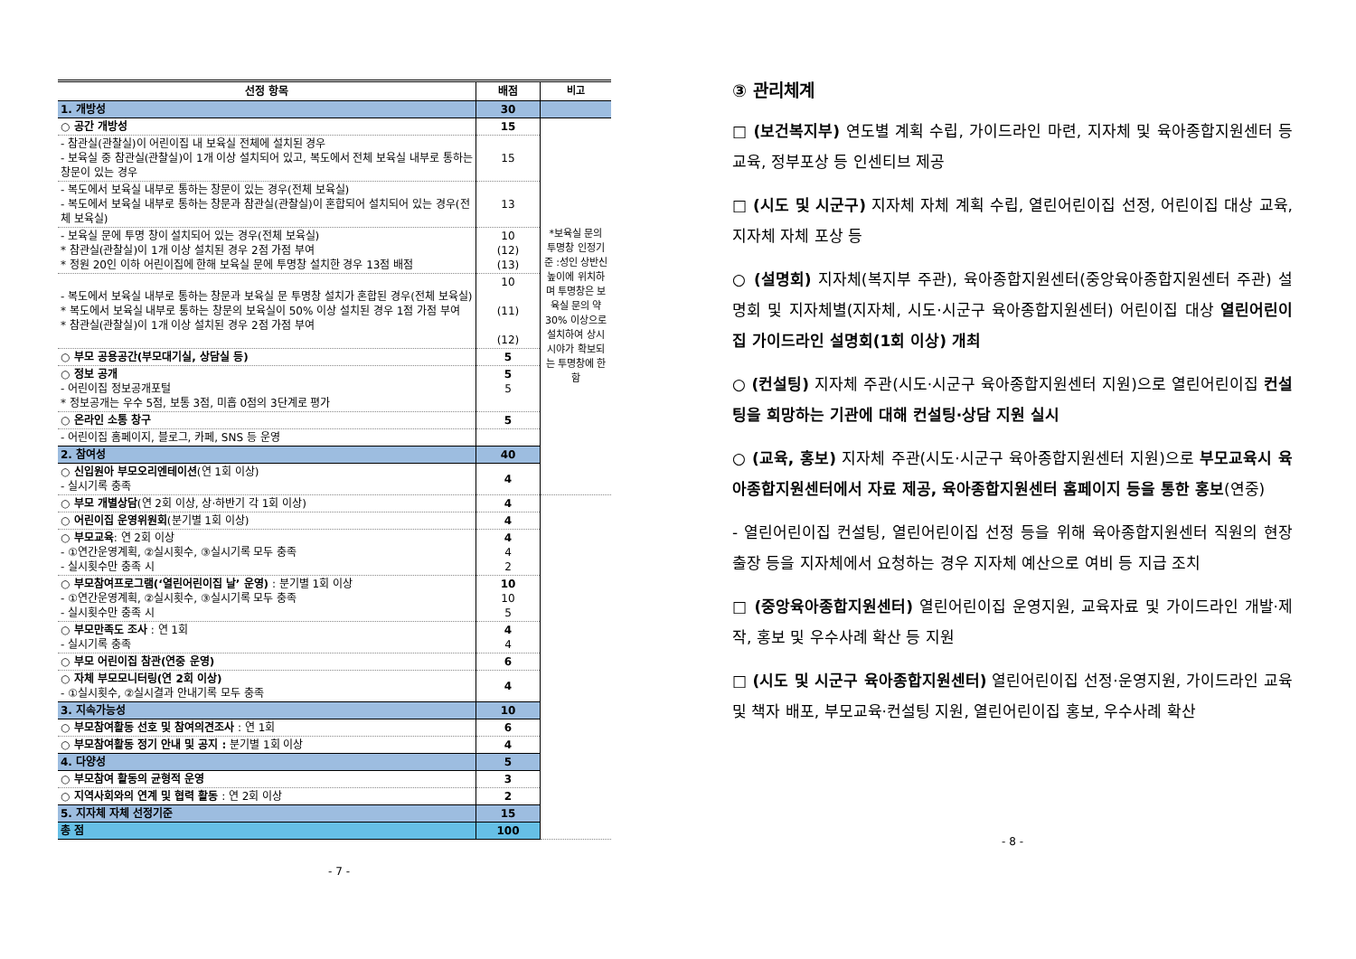| 선정 항목 | 배점 | 비고 |
| --- | --- | --- |
| 1. 개방성 | 30 | |
| ○ 공간 개방성 | 15 | *보육실 문의 투명창 인정기준 :성인 상반신 높이에 위치하며 투명창은 보육실 문의 약 30% 이상으로 설치하여 상시 시야가 확보되는 투명창에 한함 |
| - 참관실(관찰실)이 어린이집 내 보육실 전체에 설치된 경우 - 보육실 중 참관실(관찰실)이 1개 이상 설치되어 있고, 복도에서 전체 보육실 내부로 통하는 창문이 있는 경우 | 15 | |
| - 복도에서 보육실 내부로 통하는 창문이 있는 경우(전체 보육실) - 복도에서 보육실 내부로 통하는 창문과 참관실(관찰실)이 혼합되어 설치되어 있는 경우(전체 보육실) | 13 | |
| - 보육실 문에 투명 창이 설치되어 있는 경우(전체 보육실) * 참관실(관찰실)이 1개 이상 설치된 경우 2점 가점 부여 * 정원 20인 이하 어린이집에 한해 보육실 문에 투명창 설치한 경우 13점 배점 | 10 (12) (13) | |
| - 복도에서 보육실 내부로 통하는 창문과 보육실 문 투명창 설치가 혼합된 경우(전체 보육실) * 복도에서 보육실 내부로 통하는 창문의 보육실이 50% 이상 설치된 경우 1점 가점 부여 * 참관실(관찰실)이 1개 이상 설치된 경우 2점 가점 부여 | 10 (11) (12) | |
| ○ 부모 공용공간(부모대기실, 상담실 등) | 5 | |
| ○ 정보 공개 - 어린이집 정보공개포털 * 정보공개는 우수 5점, 보통 3점, 미흡 0점의 3단계로 평가 | 5 5 | |
| ○ 온라인 소통 창구 | 5 | |
| - 어린이집 홈페이지, 블로그, 카페, SNS 등 운영 | | |
| 2. 참여성 | 40 | |
| ○ 신입원아 부모오리엔테이션 (연 1회 이상) - 실시기록 충족 | 4 | |
| ○ 부모 개별상담 (연 2회 이상, 상·하반기 각 1회 이상) | 4 | |
| ○ 어린이집 운영위원회 (분기별 1회 이상) | 4 | |
| ○ 부모교육 : 연 2회 이상 - ①연간운영계획, ②실시횟수, ③실시기록 모두 충족 - 실시횟수만 충족 시 | 4 4 2 | |
| ○ 부모참여프로그램(‘열린어린이집 날’ 운영) : 분기별 1회 이상 - ①연간운영계획, ②실시횟수, ③실시기록 모두 충족 - 실시횟수만 충족 시 | 10 10 5 | |
| ○ 부모만족도 조사 : 연 1회 - 실시기록 충족 | 4 4 | |
| ○ 부모 어린이집 참관(연중 운영) | 6 | |
| ○ 자체 부모모니터링(연 2회 이상) - ①실시횟수, ②실시결과 안내기록 모두 충족 | 4 | |
| 3. 지속가능성 | 10 | |
| ○ 부모참여활동 선호 및 참여의견조사 : 연 1회 | 6 | |
| ○ 부모참여활동 정기 안내 및 공지 : 분기별 1회 이상 | 4 | |
| 4. 다양성 | 5 | |
| ○ 부모참여 활동의 균형적 운영 | 3 | |
| ○ 지역사회와의 연계 및 협력 활동 : 연 2회 이상 | 2 | |
| 5. 지자체 자체 선정기준 | 15 | |
| 총 점 | 100 | |
- 7 -
③ 관리체계
□ (보건복지부) 연도별 계획 수립, 가이드라인 마련, 지자체 및 육아종합지원센터 등 교육, 정부포상 등 인센티브 제공
□ (시도 및 시군구) 지자체 자체 계획 수립, 열린어린이집 선정, 어린이집 대상 교육, 지자체 자체 포상 등
○ (설명회) 지자체(복지부 주관), 육아종합지원센터(중앙육아종합지원센터 주관) 설명회 및 지자체별(지자체, 시도·시군구 육아종합지원센터) 어린이집 대상 열린어린이집 가이드라인 설명회(1회 이상) 개최
○ (컨설팅) 지자체 주관(시도·시군구 육아종합지원센터 지원)으로 열린어린이집 컨설팅을 희망하는 기관에 대해 컨설팅·상담 지원 실시
○ (교육, 홍보) 지자체 주관(시도·시군구 육아종합지원센터 지원)으로 부모교육시 육아종합지원센터에서 자료 제공, 육아종합지원센터 홈페이지 등을 통한 홍보(연중)
- 열린어린이집 컨설팅, 열린어린이집 선정 등을 위해 육아종합지원센터 직원의 현장 출장 등을 지자체에서 요청하는 경우 지자체 예산으로 여비 등 지급 조치
□ (중앙육아종합지원센터) 열린어린이집 운영지원, 교육자료 및 가이드라인 개발·제작, 홍보 및 우수사례 확산 등 지원
□ (시도 및 시군구 육아종합지원센터) 열린어린이집 선정·운영지원, 가이드라인 교육 및 책자 배포, 부모교육·컨설팅 지원, 열린어린이집 홍보, 우수사례 확산
- 8 -